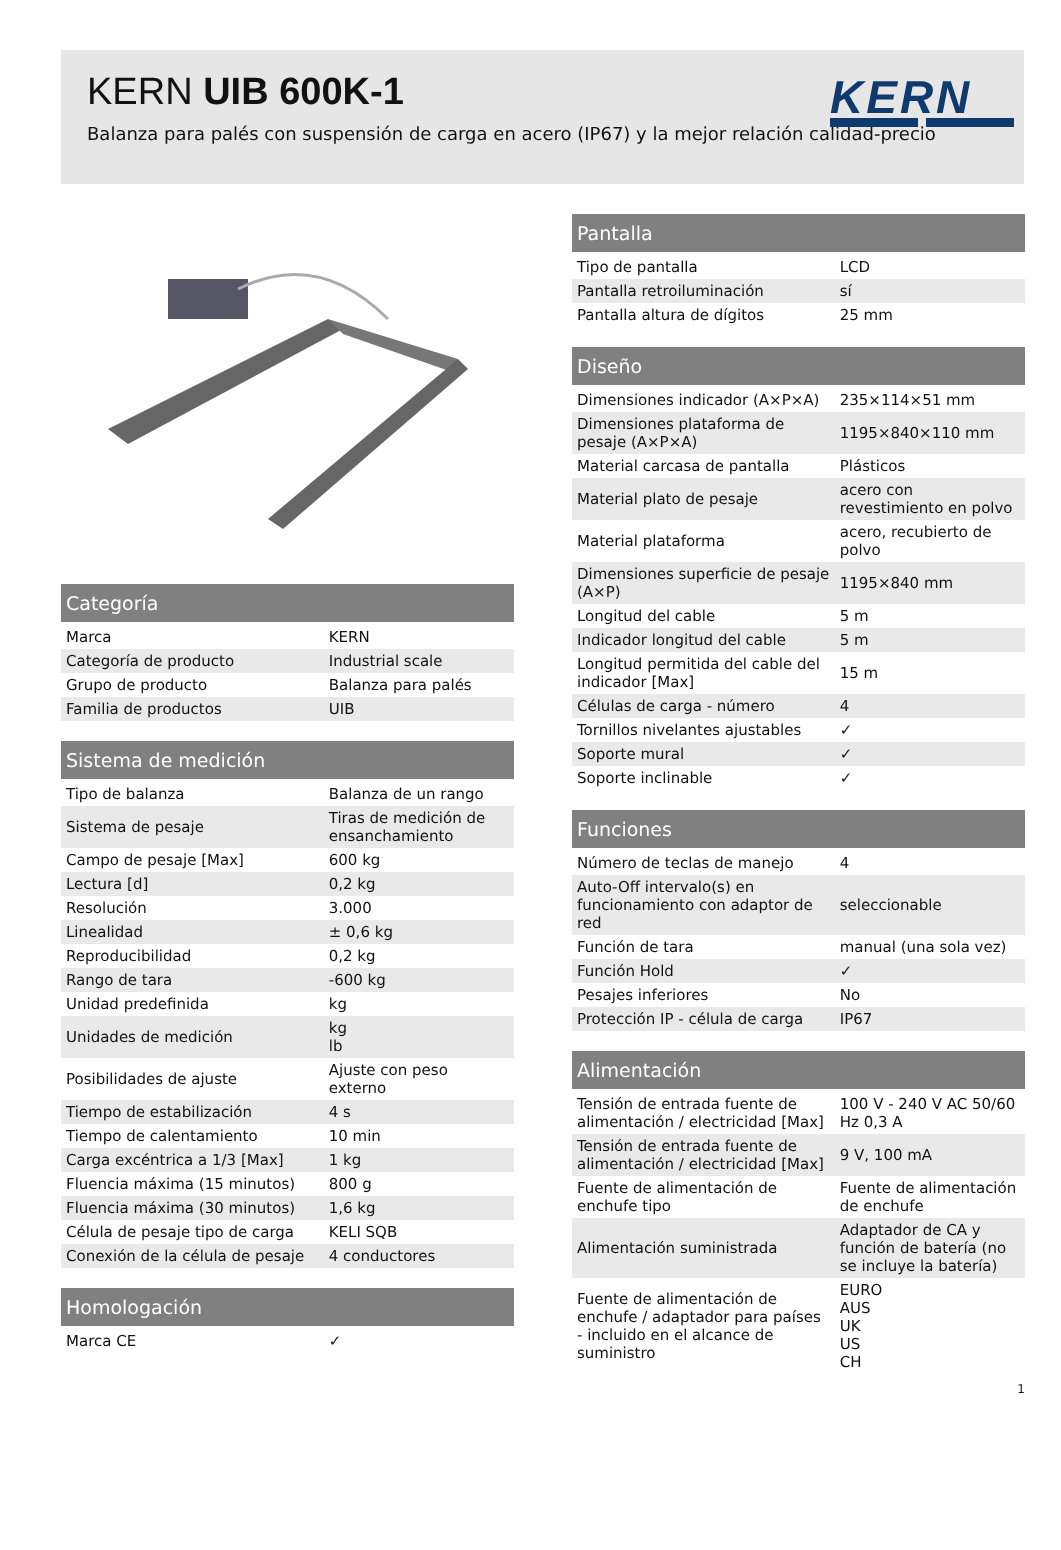KERN UIB 600K-1
Balanza para palés con suspensión de carga en acero (IP67) y la mejor relación calidad-precio
KERN
| Categoría | |
| --- | --- |
| Marca | KERN |
| Categoría de producto | Industrial scale |
| Grupo de producto | Balanza para palés |
| Familia de productos | UIB |
| Sistema de medición | |
| --- | --- |
| Tipo de balanza | Balanza de un rango |
| Sistema de pesaje | Tiras de medición de ensanchamiento |
| Campo de pesaje [Max] | 600 kg |
| Lectura [d] | 0,2 kg |
| Resolución | 3.000 |
| Linealidad | ± 0,6 kg |
| Reproducibilidad | 0,2 kg |
| Rango de tara | -600 kg |
| Unidad predefinida | kg |
| Unidades de medición | kg lb |
| Posibilidades de ajuste | Ajuste con peso externo |
| Tiempo de estabilización | 4 s |
| Tiempo de calentamiento | 10 min |
| Carga excéntrica a 1/3 [Max] | 1 kg |
| Fluencia máxima (15 minutos) | 800 g |
| Fluencia máxima (30 minutos) | 1,6 kg |
| Célula de pesaje tipo de carga | KELI SQB |
| Conexión de la célula de pesaje | 4 conductores |
| Homologación | |
| --- | --- |
| Marca CE | ✓ |
| Pantalla | |
| --- | --- |
| Tipo de pantalla | LCD |
| Pantalla retroiluminación | sí |
| Pantalla altura de dígitos | 25 mm |
| Diseño | |
| --- | --- |
| Dimensiones indicador (A×P×A) | 235×114×51 mm |
| Dimensiones plataforma de pesaje (A×P×A) | 1195×840×110 mm |
| Material carcasa de pantalla | Plásticos |
| Material plato de pesaje | acero con revestimiento en polvo |
| Material plataforma | acero, recubierto de polvo |
| Dimensiones superficie de pesaje (A×P) | 1195×840 mm |
| Longitud del cable | 5 m |
| Indicador longitud del cable | 5 m |
| Longitud permitida del cable del indicador [Max] | 15 m |
| Células de carga - número | 4 |
| Tornillos nivelantes ajustables | ✓ |
| Soporte mural | ✓ |
| Soporte inclinable | ✓ |
| Funciones | |
| --- | --- |
| Número de teclas de manejo | 4 |
| Auto-Off intervalo(s) en funcionamiento con adaptor de red | seleccionable |
| Función de tara | manual (una sola vez) |
| Función Hold | ✓ |
| Pesajes inferiores | No |
| Protección IP - célula de carga | IP67 |
| Alimentación | |
| --- | --- |
| Tensión de entrada fuente de alimentación / electricidad [Max] | 100 V - 240 V AC 50/60 Hz 0,3 A |
| Tensión de entrada fuente de alimentación / electricidad [Max] | 9 V, 100 mA |
| Fuente de alimentación de enchufe tipo | Fuente de alimentación de enchufe |
| Alimentación suministrada | Adaptador de CA y función de batería (no se incluye la batería) |
| Fuente de alimentación de enchufe / adaptador para países - incluido en el alcance de suministro | EURO AUS UK US CH |
1